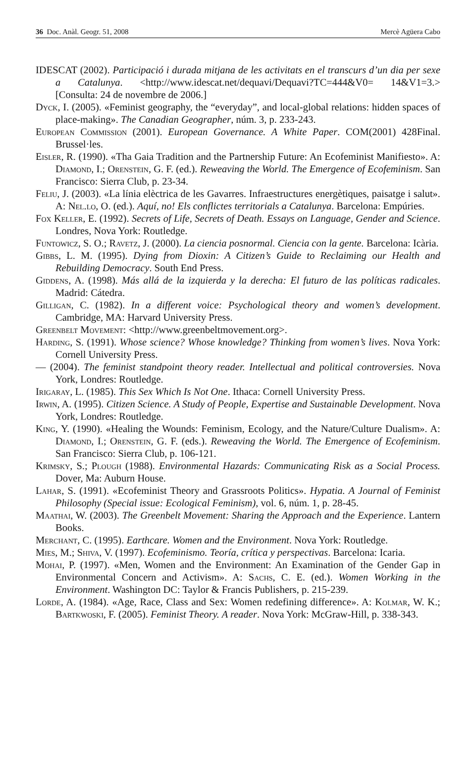36 Doc. Anàl. Geogr. 51, 2008 Mercè Agüera Cabo
IDESCAT (2002). Participació i durada mitjana de les activitats en el transcurs d’un dia per sexe a Catalunya. <http://www.idescat.net/dequavi/Dequavi?TC=444&V0= 14&V1=3.> [Consulta: 24 de novembre de 2006.]
Dyck, I. (2005). «Feminist geography, the “everyday”, and local-global relations: hidden spaces of place-making». The Canadian Geographer, núm. 3, p. 233-243.
European Commission (2001). European Governance. A White Paper. COM(2001) 428Final. Brussel·les.
Eisler, R. (1990). «Tha Gaia Tradition and the Partnership Future: An Ecofeminist Manifiesto». A: Diamond, I.; Orenstein, G. F. (ed.). Reweaving the World. The Emergence of Ecofeminism. San Francisco: Sierra Club, p. 23-34.
Feliu, J. (2003). «La línia elèctrica de les Gavarres. Infraestructures energètiques, paisatge i salut». A: Nel.lo, O. (ed.). Aquí, no! Els conflictes territorials a Catalunya. Barcelona: Empúries.
Fox Keller, E. (1992). Secrets of Life, Secrets of Death. Essays on Language, Gender and Science. Londres, Nova York: Routledge.
Funtowicz, S. O.; Ravetz, J. (2000). La ciencia posnormal. Ciencia con la gente. Barcelona: Icària.
Gibbs, L. M. (1995). Dying from Dioxin: A Citizen’s Guide to Reclaiming our Health and Rebuilding Democracy. South End Press.
Giddens, A. (1998). Más allá de la izquierda y la derecha: El futuro de las políticas radicales. Madrid: Cátedra.
Gilligan, C. (1982). In a different voice: Psychological theory and women’s development. Cambridge, MA: Harvard University Press.
Greenbelt Movement: <http://www.greenbeltmovement.org>.
Harding, S. (1991). Whose science? Whose knowledge? Thinking from women’s lives. Nova York: Cornell University Press.
— (2004). The feminist standpoint theory reader. Intellectual and political controversies. Nova York, Londres: Routledge.
Irigaray, L. (1985). This Sex Which Is Not One. Ithaca: Cornell University Press.
Irwin, A. (1995). Citizen Science. A Study of People, Expertise and Sustainable Development. Nova York, Londres: Routledge.
King, Y. (1990). «Healing the Wounds: Feminism, Ecology, and the Nature/Culture Dualism». A: Diamond, I.; Orenstein, G. F. (eds.). Reweaving the World. The Emergence of Ecofeminism. San Francisco: Sierra Club, p. 106-121.
Krimsky, S.; Plough (1988). Environmental Hazards: Communicating Risk as a Social Process. Dover, Ma: Auburn House.
Lahar, S. (1991). «Ecofeminist Theory and Grassroots Politics». Hypatia. A Journal of Feminist Philosophy (Special issue: Ecological Feminism), vol. 6, núm. 1, p. 28-45.
Maathai, W. (2003). The Greenbelt Movement: Sharing the Approach and the Experience. Lantern Books.
Merchant, C. (1995). Earthcare. Women and the Environment. Nova York: Routledge.
Mies, M.; Shiva, V. (1997). Ecofeminismo. Teoría, crítica y perspectivas. Barcelona: Icaria.
Mohai, P. (1997). «Men, Women and the Environment: An Examination of the Gender Gap in Environmental Concern and Activism». A: Sachs, C. E. (ed.). Women Working in the Environment. Washington DC: Taylor & Francis Publishers, p. 215-239.
Lorde, A. (1984). «Age, Race, Class and Sex: Women redefining difference». A: Kolmar, W. K.; Bartkwoski, F. (2005). Feminist Theory. A reader. Nova York: McGraw-Hill, p. 338-343.